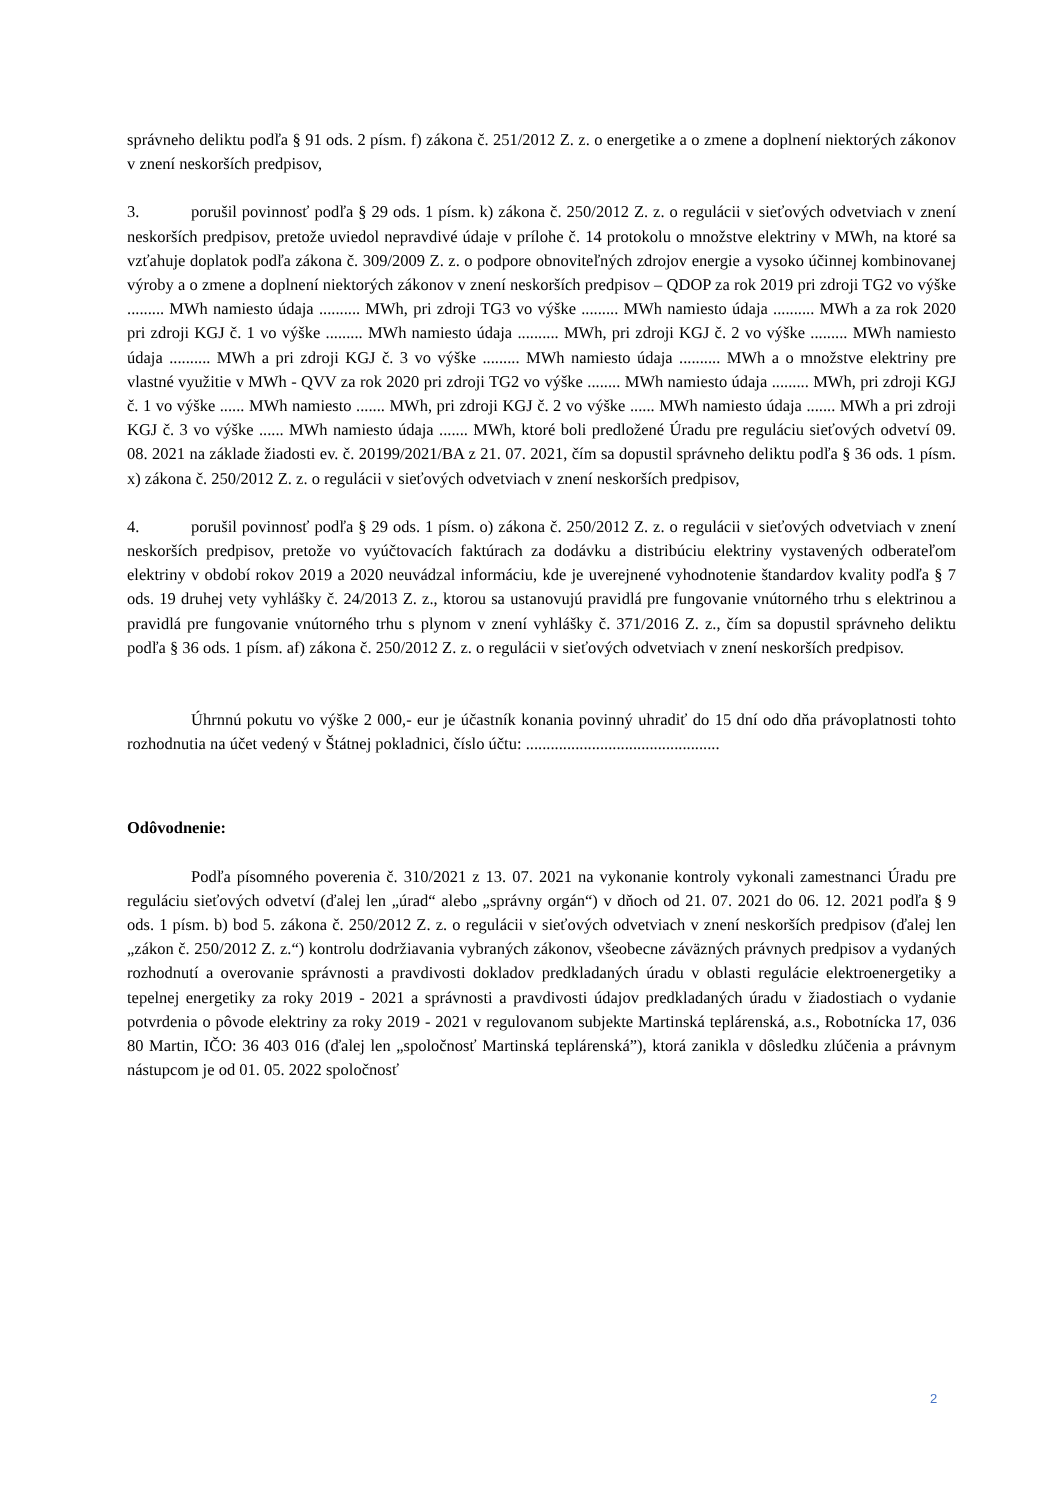správneho deliktu podľa § 91 ods. 2 písm. f) zákona č. 251/2012 Z. z. o energetike a o zmene a doplnení niektorých zákonov v znení neskorších predpisov,
3. porušil povinnosť podľa § 29 ods. 1 písm. k) zákona č. 250/2012 Z. z. o regulácii v sieťových odvetviach v znení neskorších predpisov, pretože uviedol nepravdivé údaje v prílohe č. 14 protokolu o množstve elektriny v MWh, na ktoré sa vzťahuje doplatok podľa zákona č. 309/2009 Z. z. o podpore obnoviteľných zdrojov energie a vysoko účinnej kombinovanej výroby a o zmene a doplnení niektorých zákonov v znení neskorších predpisov – QDOP za rok 2019 pri zdroji TG2 vo výške ......... MWh namiesto údaja .......... MWh, pri zdroji TG3 vo výške ......... MWh namiesto údaja .......... MWh a za rok 2020 pri zdroji KGJ č. 1 vo výške ......... MWh namiesto údaja .......... MWh, pri zdroji KGJ č. 2 vo výške ......... MWh namiesto údaja .......... MWh a pri zdroji KGJ č. 3 vo výške ......... MWh namiesto údaja .......... MWh a o množstve elektriny pre vlastné využitie v MWh - QVV za rok 2020 pri zdroji TG2 vo výške ........ MWh namiesto údaja ......... MWh, pri zdroji KGJ č. 1 vo výške ...... MWh namiesto ....... MWh, pri zdroji KGJ č. 2 vo výške ...... MWh namiesto údaja ....... MWh a pri zdroji KGJ č. 3 vo výške ...... MWh namiesto údaja ....... MWh, ktoré boli predložené Úradu pre reguláciu sieťových odvetví 09. 08. 2021 na základe žiadosti ev. č. 20199/2021/BA z 21. 07. 2021, čím sa dopustil správneho deliktu podľa § 36 ods. 1 písm. x) zákona č. 250/2012 Z. z. o regulácii v sieťových odvetviach v znení neskorších predpisov,
4. porušil povinnosť podľa § 29 ods. 1 písm. o) zákona č. 250/2012 Z. z. o regulácii v sieťových odvetviach v znení neskorších predpisov, pretože vo vyúčtovacích faktúrach za dodávku a distribúciu elektriny vystavených odberateľom elektriny v období rokov 2019 a 2020 neuvádzal informáciu, kde je uverejnené vyhodnotenie štandardov kvality podľa § 7 ods. 19 druhej vety vyhlášky č. 24/2013 Z. z., ktorou sa ustanovujú pravidlá pre fungovanie vnútorného trhu s elektrinou a pravidlá pre fungovanie vnútorného trhu s plynom v znení vyhlášky č. 371/2016 Z. z., čím sa dopustil správneho deliktu podľa § 36 ods. 1 písm. af) zákona č. 250/2012 Z. z. o regulácii v sieťových odvetviach v znení neskorších predpisov.
Úhrnnú pokutu vo výške 2 000,- eur je účastník konania povinný uhradiť do 15 dní odo dňa právoplatnosti tohto rozhodnutia na účet vedený v Štátnej pokladnici, číslo účtu: ...............................................
Odôvodnenie:
Podľa písomného poverenia č. 310/2021 z 13. 07. 2021 na vykonanie kontroly vykonali zamestnanci Úradu pre reguláciu sieťových odvetví (ďalej len „úrad“ alebo „správny orgán“) v dňoch od 21. 07. 2021 do 06. 12. 2021 podľa § 9 ods. 1 písm. b) bod 5. zákona č. 250/2012 Z. z. o regulácii v sieťových odvetviach v znení neskorších predpisov (ďalej len „zákon č. 250/2012 Z. z.“) kontrolu dodržiavania vybraných zákonov, všeobecne záväzných právnych predpisov a vydaných rozhodnutí a overovanie správnosti a pravdivosti dokladov predkladaných úradu v oblasti regulácie elektroenergetiky a tepelnej energetiky za roky 2019 - 2021 a správnosti a pravdivosti údajov predkladaných úradu v žiadostiach o vydanie potvrdenia o pôvode elektriny za roky 2019 - 2021 v regulovanom subjekte Martinská teplárenská, a.s., Robotnícka 17, 036 80 Martin, IČO: 36 403 016 (ďalej len „spoločnosť Martinská teplárenská”), ktorá zanikla v dôsledku zlúčenia a právnym nástupcom je od 01. 05. 2022 spoločnosť
2